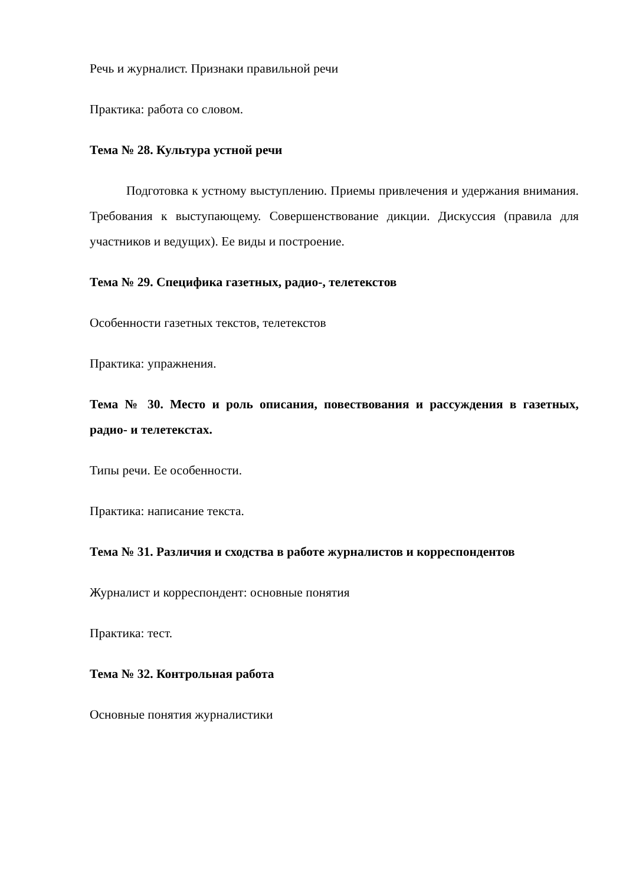Речь и журналист. Признаки правильной речи
Практика: работа со словом.
Тема № 28. Культура устной речи
Подготовка к устному выступлению. Приемы привлечения и удержания внимания. Требования к выступающему. Совершенствование дикции. Дискуссия (правила для участников и ведущих). Ее виды и построение.
Тема № 29. Специфика газетных, радио-, телетекстов
Особенности газетных текстов, телетекстов
Практика: упражнения.
Тема № 30. Место и роль описания, повествования и рассуждения в газетных, радио- и телетекстах.
Типы речи. Ее особенности.
Практика: написание текста.
Тема № 31. Различия и сходства в работе журналистов и корреспондентов
Журналист и корреспондент: основные понятия
Практика: тест.
Тема № 32. Контрольная работа
Основные понятия журналистики